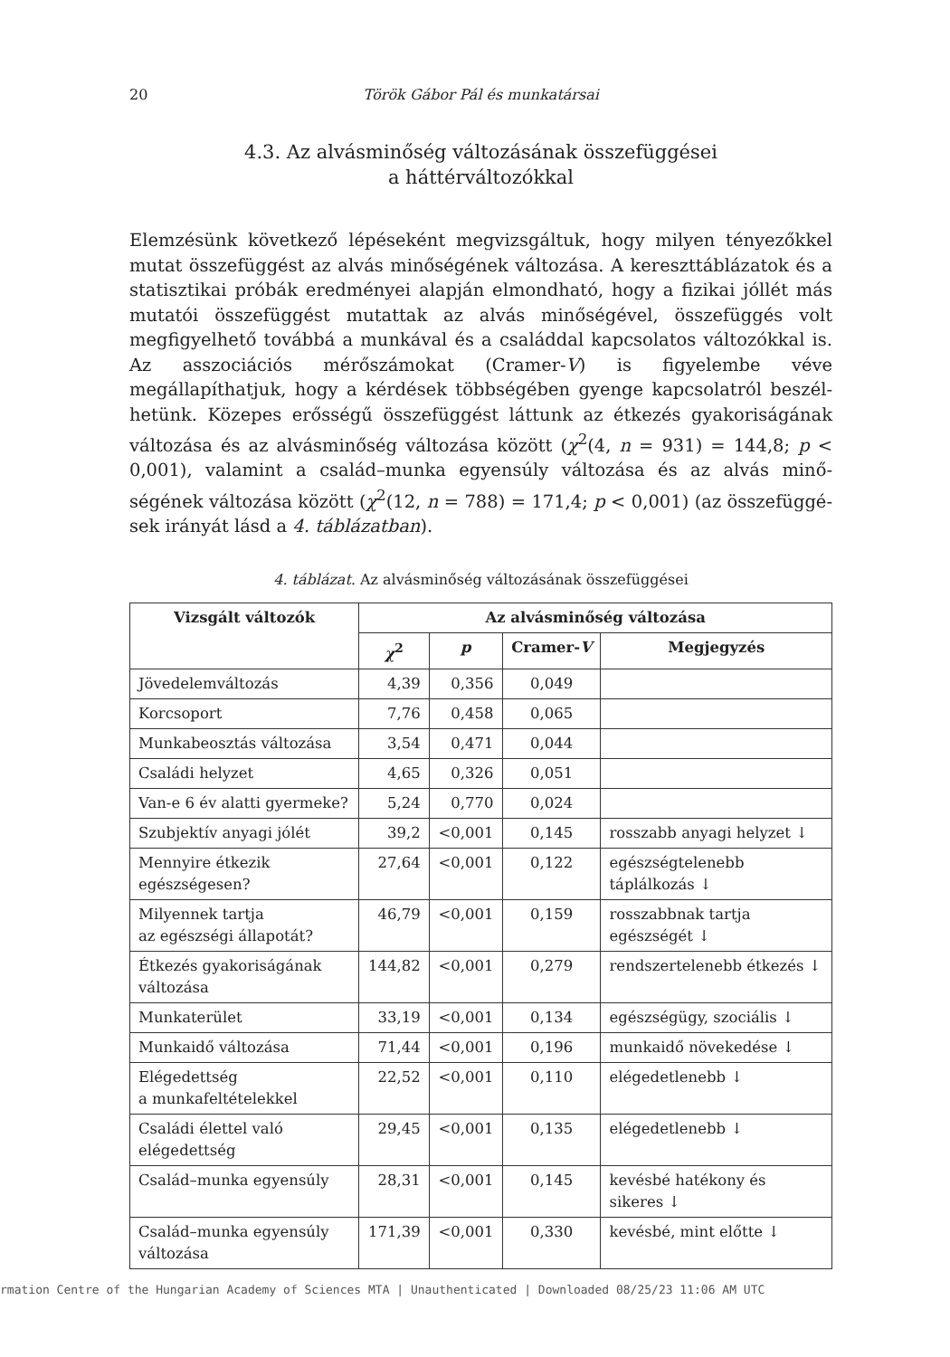20 Török Gábor Pál és munkatársai
4.3. Az alvásminőség változásának összefüggései
a háttérváltozókkal
Elemzésünk következő lépéseként megvizsgáltuk, hogy milyen tényezők­kel mutat összefüggést az alvás minőségének változása. A kereszttábláza­tok és a statisztikai próbák eredményei alapján elmondható, hogy a fizikai jóllét más mutatói összefüggést mutattak az alvás minőségével, összefüggés volt megfigyelhető továbbá a munkával és a családdal kapcsolatos válto­zókkal is. Az asszociációs mérőszámokat (Cramer-V) is figyelembe véve megállapíthatjuk, hogy a kérdések többségében gyenge kapcsolatról beszél­hetünk. Közepes erősségű összefüggést láttunk az étkezés gyakoriságá­nak változása és az alvásminőség változása között (χ<sup>2</sup>(4, n = 931) = 144,8; p < 0,001), valamint a család–munka egyensúly változása és az alvás minő­ségének változása között (χ<sup>2</sup>(12, n = 788) = 171,4; p < 0,001) (az összefüggé­sek irányát lásd a 4. táblázatban).
4. táblázat. Az alvásminőség változásának összefüggései
| Vizsgált változók | Az alvásminőség változása | | | |
| --- | --- | --- | --- | --- |
| | χ<sup>2</sup> | p | Cramer- V | Megjegyzés |
| Jövedelemváltozás | 4,39 | 0,356 | 0,049 | |
| Korcsoport | 7,76 | 0,458 | 0,065 | |
| Munkabeosztás változása | 3,54 | 0,471 | 0,044 | |
| Családi helyzet | 4,65 | 0,326 | 0,051 | |
| Van-e 6 év alatti gyermeke? | 5,24 | 0,770 | 0,024 | |
| Szubjektív anyagi jólét | 39,2 | <0,001 | 0,145 | rosszabb anyagi helyzet ↓ |
| Mennyire étkezik egészségesen? | 27,64 | <0,001 | 0,122 | egészségtelenebb táplálkozás ↓ |
| Milyennek tartja az egészségi állapotát? | 46,79 | <0,001 | 0,159 | rosszabbnak tartja egészségét ↓ |
| Étkezés gyakoriságának változása | 144,82 | <0,001 | 0,279 | rendszertelenebb étkezés ↓ |
| Munkaterület | 33,19 | <0,001 | 0,134 | egészségügy, szociális ↓ |
| Munkaidő változása | 71,44 | <0,001 | 0,196 | munkaidő növekedése ↓ |
| Elégedettség a munkafeltételekkel | 22,52 | <0,001 | 0,110 | elégedetlenebb ↓ |
| Családi élettel való elégedettség | 29,45 | <0,001 | 0,135 | elégedetlenebb ↓ |
| Család–munka egyensúly | 28,31 | <0,001 | 0,145 | kevésbé hatékony és sikeres ↓ |
| Család–munka egyensúly változása | 171,39 | <0,001 | 0,330 | kevésbé, mint előtte ↓ |
rmation Centre of the Hungarian Academy of Sciences MTA | Unauthenticated | Downloaded 08/25/23 11:06 AM UTC